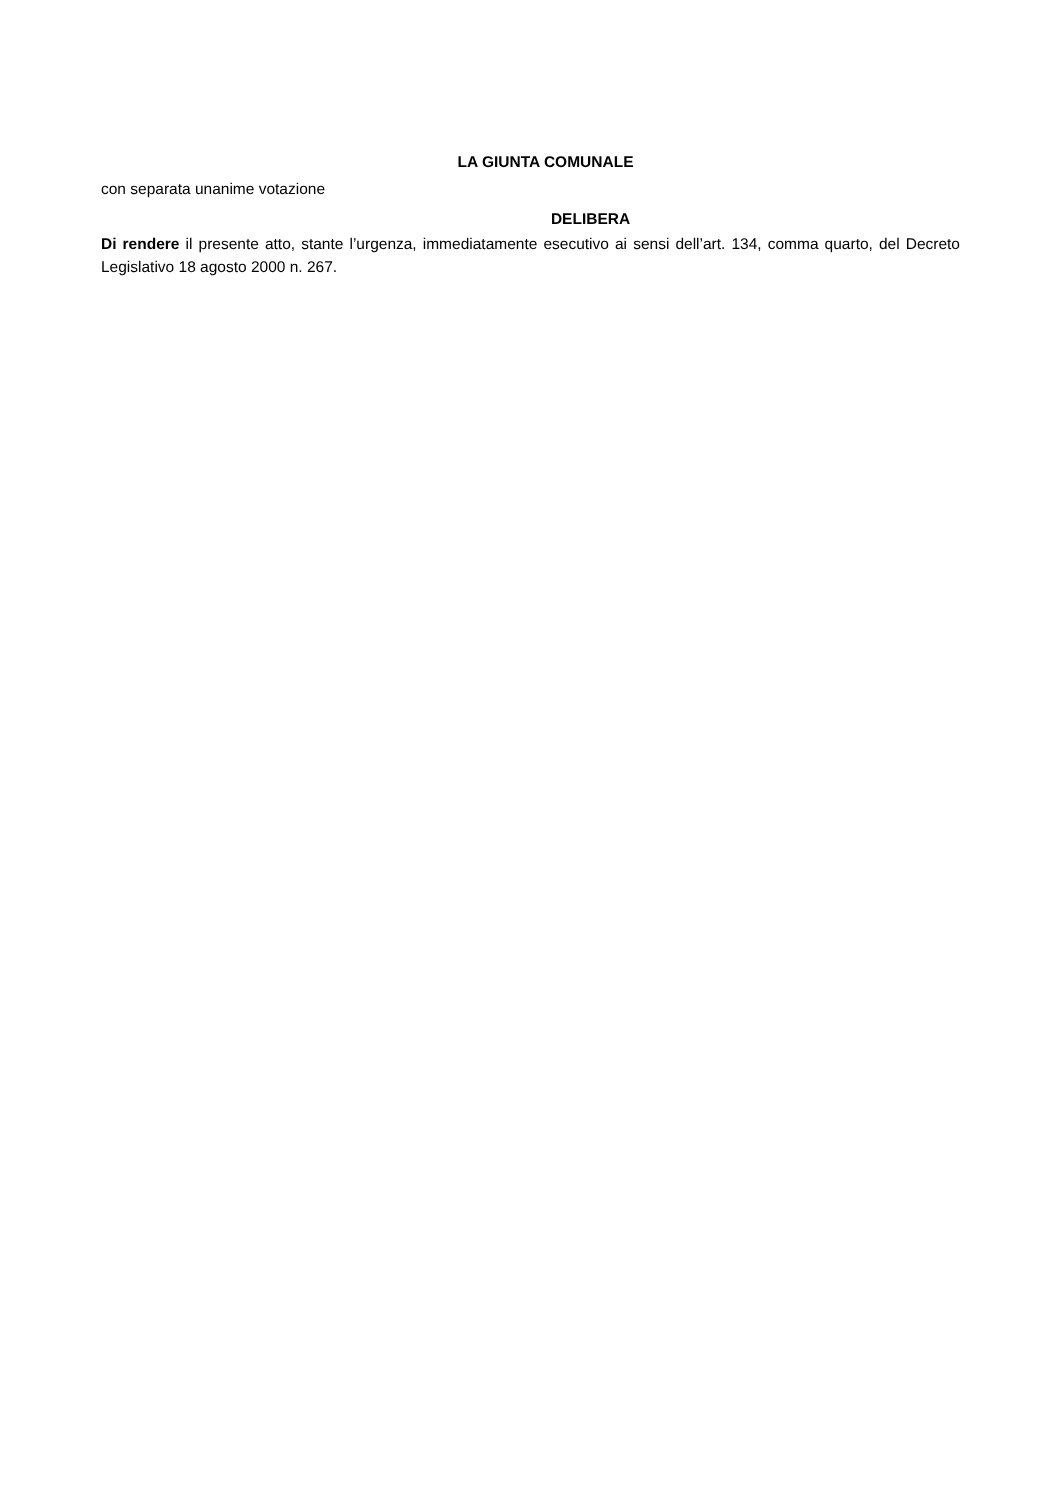LA GIUNTA COMUNALE
con separata unanime votazione
DELIBERA
Di rendere il presente atto, stante l’urgenza, immediatamente esecutivo ai sensi dell’art. 134, comma quarto, del Decreto Legislativo 18 agosto 2000 n. 267.